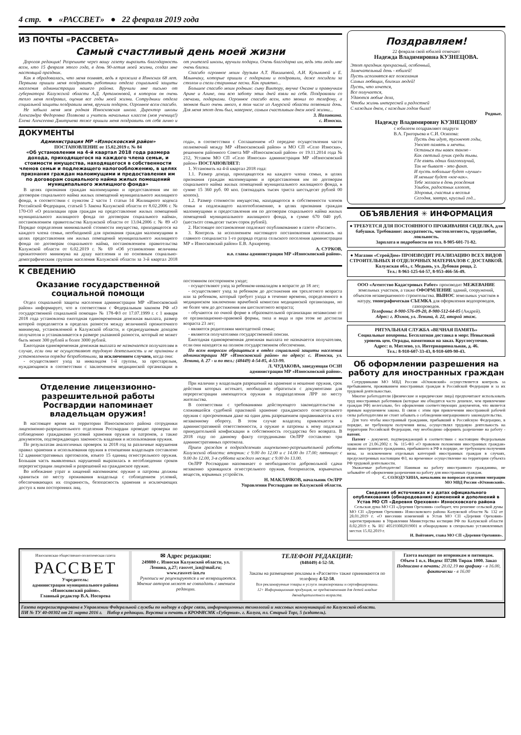4 стр. ● «РАССВЕТ» ● 22 февраля 2019 года
ИЗ ПОЧТЫ «РАССВЕТА»
Самый счастливый день моей жизни
Дорогая редакция! Разрешите через вашу газету выразить благодарность всем, кто 15 февраля этого года, в день 90-летия моей жизни, создал мне настоящий праздник.
Как я обрадовалась, что меня помнят, ведь я прожила в Износках 68 лет. Первыми пришли меня поздравить работники отдела социальной защиты населения администрации нашего района. Вручили мне письмо от губернатора Калужской области А.Д. Артамоновой, в котором он очень тепло меня поздравил, оценив все годы моей жизни. Сотрудники отдела социальной защиты поздравили меня, вручили подарок. Огромное всем спасибо.
Не забыла меня моя родная Износковская школа. Директор школы Александра Федоровна Полякова и учитель начальных классов (моя ученица!) Елена Алексеевна Дмитриева тоже пришли меня поздравить от себя лично и от учителей школы, вручили подарки. Очень благодарна им, ведь эти люди мне очень близки.
Спасибо огромное моим друзьям А.Т. Никишовой, А.И. Кузьминой и Е. Млынчаку, которые пришли с подарками и поздравили, даже посидели за столом и спели старинные песни. Как приятно...
Большое спасибо моим родным: сыну Виктору, внучке Оксане и правнучкам Арине и Алине, они всю заботу этих дней взяли на себя. Поздравляли со свечами, подарками. Огромное спасибо всем, кто звонил по телефону, а звонков было очень много, в том числе из Амурской области позвонила дочь. Для меня этот день был, наверное, самым счастливым днем моей жизни...
З. Наливкина.
с. Износки.
ДОКУМЕНТЫ
Администрация МР «Износковский район»
ПОСТАНОВЛЕНИЕ от 15.02.2019 г. № 84
«Об установлении на 4-й квартал 2018 года размера дохода, приходящегося на каждого члена семьи, и стоимости имущества, находящегося в собственности членов семьи и подлежащего налогообложению, в целях признания граждан малоимущими и предоставления им по договорам социального найма жилых помещений муниципального жилищного фонда»
В целях признания граждан малоимущими и предоставления им по договорам социального найма жилых помещений муниципального жилищного фонда, в соответствии с пунктом 2 части 1 статьи 14 Жилищного кодекса Российской Федерации, статьей 5 Закона Калужской области от 8.02.2006 г. № 170-ОЗ «О реализации прав граждан на предоставление жилых помещений муниципального жилищного фонда по договорам социального найма», постановлением правительства Калужской области от 13.04.2006 г. № 89 «О Порядке определения минимальной стоимости имущества, приходящегося на каждого члена семьи, необходимой для признания граждан малоимущими в целях предоставления им жилых помещений муниципального жилищного фонда по договорам социального найма, постановлением правительства Калужской области от 6.02.2019 г. № 69 «Об установлении величины прожиточного минимума на душу населения и по основным социально-демографическим группам населения Калужской области за 3-й квартал 2018 года», в соответствии с Соглашением «О передаче осуществления части полномочий между МР «Износковский район» и МО СП «Село Износки», решением районного Совета МР «Износковский район» от 19.11.2014 года № 212, Уставом МО СП «Село Износки» администрация МР «Износковский район» ПОСТАНОВЛЯЕТ:
1. Установить на 4-й квартал 2018 года:
1.1. Размер дохода, приходящегося на каждого члена семьи, в целях признания граждан малоимущими и предоставления им по договорам социального найма жилых помещений муниципального жилищного фонда, в сумме 15 360 руб. 00 коп. (пятнадцать тысяч триста шестьдесят рублей 00 копеек).
1.2. Размер стоимости имущества, находящегося в собственности членов семьи и подлежащего налогообложению, в целях признания граждан малоимущими и предоставления им по договорам социального найма жилых помещений муниципального жилищного фонда, в сумме 670 040 руб. (шестьсот семьдесят тысяч сорок рублей).
2. Настоящее постановление подлежит опубликованию в газете «Рассвет».
3. Контроль за исполнением настоящего постановления возложить на главного специалиста 1-го разряда отдела сельского поселения администрации МР « Износковский район» Е.В. Архирееву.
А. СУРКОВ,
и.о. главы администрации МР «Износковский район».
К СВЕДЕНИЮ
Оказание государственной социальной помощи
Отдел социальной защиты населения администрации МР «Износковский район» информирует, что в соответствии с Федеральным законом РФ «О государственной социальной помощи» № 178-ФЗ от 17.07.1999 г. с 1 января 2018 года установлена ежегодная единовременная денежная выплата, размер которой определяется в пределах разности между величиной прожиточного минимума, установленной в Калужской области, и среднедушевым доходом получателя и устанавливается в размере указанной разности, который не может быть менее 300 рублей и более 3000 рублей.
Ежегодная единовременная денежная выплата не назначается получателям в случае, если они не осуществляют трудовую деятельность и не признаны в установленном порядке безработными, за исключением случаев, когда они:
- осуществляют уход за инвалидом 1-й группы, за престарелым, нуждающимся в соответствии с заключением медицинской организации в постоянном постороннем уходе;
- осуществляют уход за ребенком-инвалидом в возрасте до 18 лет;
- осуществляют уход за ребенком до достижения им трехлетнего возраста или за ребенком, который требует ухода в течение времени, определенного в медицинском заключении врачебной комиссии медицинской организации, но не более чем до достижения им шестилетнего возраста;
- обучаются по очной форме в образовательной организации независимо от ее организационно-правовой формы, типа и вида и при этом не достигли возраста 23 лет;
- являются родителями многодетной семьи;
- являются получателями государственной пенсии.
Ежегодная единовременная денежная выплата не назначается получателям, если они находятся на полном государственном обеспечении.
По всем вопросам обращаться в отдел социальной защиты населения администрации МР «Износковский район» по адресу: с. Износки, ул. Ленина, д. 27 - и по тел.: (48449) 4-54-85, 4-53-99.
Л. ЧУДАКОВА, заведующая ОСЗН
администрации МР «Износковский район».
Отделение лицензионно-разрешительной работы Росгвардии напоминает владельцам оружия!
В настоящее время на территории Износковского района сотрудники лицензионно-разрешительного отделения Росгвардии проводят проверки по соблюдению гражданами условий хранения оружия и патронов, а также документов, подтверждающих законность владения и использования оружия.
По результатам аналогичных проверок за 2018 год за различные нарушения правил хранения и использования оружия в отношении владельцев составлено 12 административных протоколов, изъято 15 единиц огнестрельного оружия. Большая часть выявленных нарушений выразилась в несоблюдении сроков перерегистрации лицензий и разрешений на гражданское оружие.
Во избежание утрат и хищений напоминаем: оружие и патроны должны храниться по месту проживания владельца с соблюдением условий, обеспечивающих их сохранность, безопасность хранения и исключающих доступ к ним посторонних лиц.
При наличии у владельцев разрешений на хранение и ношение оружия, срок действия которых истекает, необходимо обратиться с документами для перерегистрации имеющегося оружия в подразделения ЛРР по месту жительства.
В соответствии с требованиями действующего законодательства и сложившейся судебной практикой хранение гражданского огнестрельного оружия с просроченным даже на один день разрешением приравнивается к его незаконному обороту. В этом случае владелец привлекается к административной ответственности, а оружие и патроны к нему подлежат принудительной конфискации в собственность государства без возврата. В 2018 году по данному факту сотрудниками ОеЛРР составлено три административных протокола.
Прием граждан в подразделениях лицензионно-разрешительной работы Калужской области: вторник: с 9.00 до 12.00 и с 14.00 до 17.00; пятница: с 9.00 до 12.00, 3-я суббота каждого месяца: с 9.00 до 13.00.
ОеЛРР Росгвардии напоминает о необходимости добровольной сдачи незаконно хранящихся огнестрельного оружия, боеприпасов, взрывчатых веществ, взрывных устройств.
Н. МАКЛАЧКОВ, начальник ОеЛРР
Управления Росгвардии по Калужской области.
Поздравляем!
22 февраля свой юбилей отмечает
Надежда Владимировна КУЗНЕЦОВА.
Этот праздник прекрасный, особенный,
Замечательный день - юбилей!
Пусть исполнятся все пожелания
Самых любящих, близких людей!
Пусть, что хочется,
Все получается,
Удаются любые дела,
Чтобы жизнь интересней и радостней
С каждым днем, с каждым годом была!
Родные.
Надежду Владимировну КУЗНЕЦОВУ
с юбилеем поздравляют подруги
В.А. Григорьева и С.И. Осипова:
Пусть дни идут, тускнеют годы,
Уносят память и мечты.
Останься ты навек такою -
Как светлый лучик среди тьмы.
Где взять одних благополучий,
Так не бывает - это факт.
И пусть побольше будет «лучше»
И меньше будет «кое-как».
Тебе желаем в день рождения
Улыбок, радостных хлопот,
Здоровья, счастья и веселья
Сегодня, завтра, круглый год...
ОБЪЯВЛЕНИЯ ✳ ИНФОРМАЦИЯ
● ТРЕБУЕТСЯ ДЛЯ ПОСТОЯННОГО ПРОЖИВАНИЯ СИДЕЛКА, для бабушки. Требование: аккуратность, чистоплотность, трудолюбие, лояльность.
Зарплата и подробности по тел. 8-905-601-71-82.
● Магазин «СтройДом» ПРОИЗВОДИТ РЕАЛИЗАЦИЮ ВСЕХ ВИДОВ СТРОИТЕЛЬНЫХ И ОТДЕЛОЧНЫХ МАТЕРИАЛОВ С ДОСТАВКОЙ.
Калужская обл., г. Медынь, ул. Дубовая роща, 2.
Тел.: 8-961-125-64-57, 8-953-466-56-49.
ООО «Агентство Кадастровых Работ» производит МЕЖЕВАНИЕ земельных участков, а также ОФОРМЛЕНИЕ зданий, сооружений, объектов незавершенного строительства. ВЫНОС земельных участков в натуру, топографическая СЪЕМКА для оформления водопроводов, газопроводов.
Телефоны: 8-900-576-09-20, 8-980-512-64-05 (Андрей).
Адрес: г. Юхнов, ул. Ленина, д. 22, второй этаж.
РИТУАЛЬНАЯ СЛУЖБА «ВЕЧНАЯ ПАМЯТЬ»
Социальные похороны. Бесплатная доставка в морг. Невысокий уровень цен. Ограды, памятники на заказ. Круглосуточно.
Адрес: п. Мятлево, ул. Интернациональная, д. 46.
Тел.: 8-910-607-33-43, 8-910-609-90-43.
Об оформлении разрешения на работу для иностранных граждан
Сотрудниками МО МВД России «Юхновский» осуществляется контроль за пребыванием, проживанием иностранных граждан в Российской Федерации и за их трудовой деятельностью.
Многие работодатели (физические и юридические лица) предпочитают использовать труд иностранных работников (которые им обходятся часто дешевле, чем привлечение граждан РФ) нелегально, без оформления соответствующих документов, что является прямым нарушением закона. В связи с этим при привлечении иностранной рабочей силы работодателям не стоит забывать о соблюдении миграционного законодательства.
Для того чтобы иностранный гражданин, прибывший в Российскую Федерацию, в порядке, не требующем получения визы, осуществлял трудовую деятельность на территории Российской Федерации, ему необходимо оформить разрешение на работу - патент.
Патент - документ, подтверждающий в соответствии с настоящим Федеральным законом от 21.06.2002 г. № 115-ФЗ «О правовом положении иностранных граждан» право иностранного гражданина, прибывшего в РФ в порядке, не требующем получения визы, за исключением отдельных категорий иностранных граждан в случаях, предусмотренных настоящим ФЗ, на временное осуществление на территории субъекта РФ трудовой деятельности.
Уважаемые работодатели! Нанимая на работу иностранного гражданина, не забывайте об оформлении разрешения на работу для иностранных граждан.
С. СОЛОДУХИНА, начальник по вопросам отделения миграции
МО МВД России «Юхновский».
Сведения об источниках и о датах официального опубликования (обнародования) изменений и дополнений в Устав МО СП «Деревня Ореховня» Износковского района
Сельская дума МО СП «Деревня Ореховня» сообщает, что решение сельской думы МО СП «Деревня Ореховня» Износковского района Калужской области № 132 от 28.01.2019 г. «О внесении изменений в Устав МО СП «Деревня Ореховня» зарегистрировано в Управлении Министерства юстиции РФ по Калужской области 8.02.2019 г. № RU 405193082019001 и обнародовано в специально установленных местах 15.02.2019 г.
И. Войтович, глава МО СП «Деревня Ореховня».
Износковская общественно-политическая газета
РАССВЕТ
Учредитель:
администрация муниципального района «Износковский район».
Главный редактор В.А. Носорева
✉ Адрес редакции:
249880 с. Износки Калужской области, ул. Ленина, д.27; rassvet_izn@mail.ru;
www.rassvet-izn.ru
Рукописи не рецензируются и не возвращаются. Мнение авторов может не совпадать с мнением редакции.
ТЕЛЕФОН РЕДАКЦИИ:
(848449) 4-52-58.
Заказы на размещение рекламы в «Рассвете» также принимаются по телефону 4-52-58.
Все рекламируемые товары и услуги лицензированы и сертифицированы.
12+ Информационная продукция, не предназначенная для детей младше двенадцатилетнего возраста.
Газета выходит по вторникам и пятницам.
Объем 1 п.л. Индекс П7286 Тираж 1000. Заказ
Подписано в печать: 20.02.19 по графику - в 16.00, фактически - в 16.00
Газета перерегистрирована в Управлении Федеральной службы по надзору в сфере связи, информационных технологий и массовых коммуникаций по Калужской области.
ПИ № ТУ 40-00302 от 21 марта 2016 г. Набор в редакции. Верстка и печать в КРОФИСМК «Губерния». г. Калуга, пл. Старый Торг, 5 (издатель).